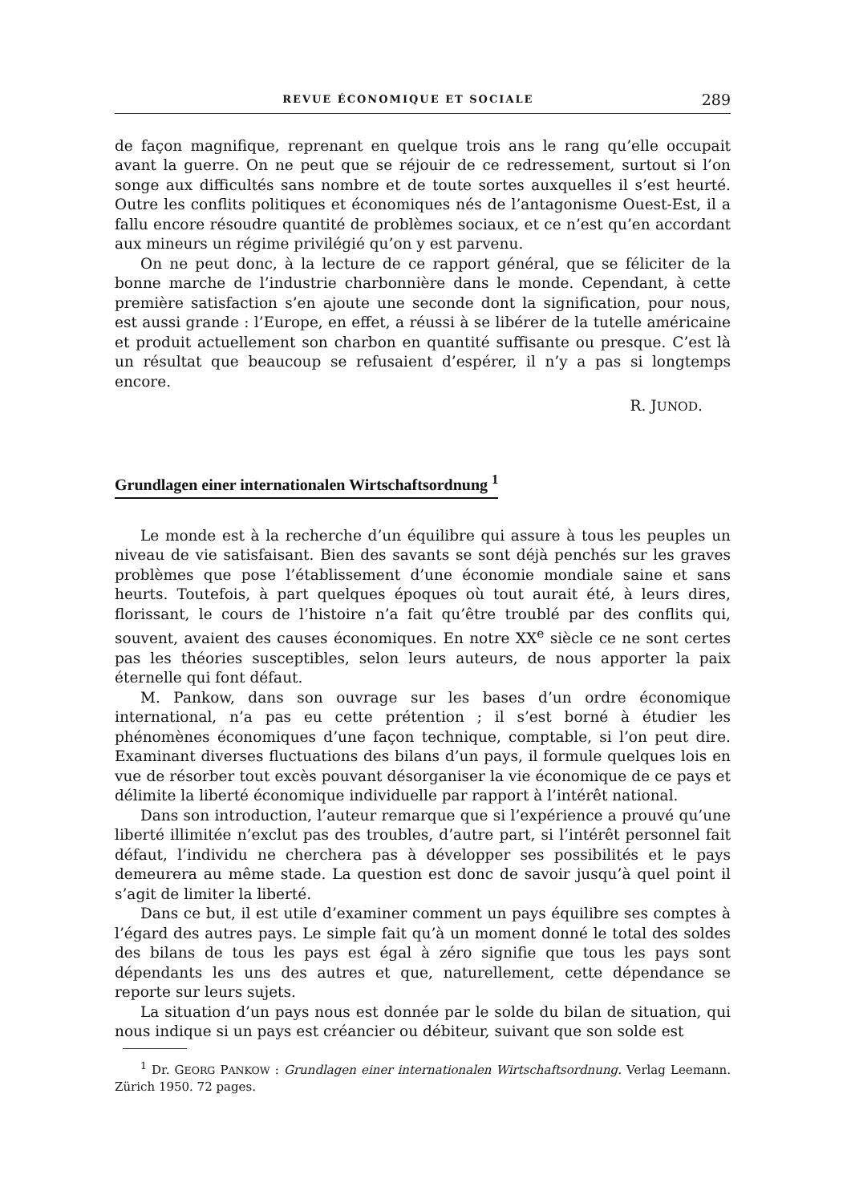REVUE ÉCONOMIQUE ET SOCIALE 289
de façon magnifique, reprenant en quelque trois ans le rang qu’elle occupait avant la guerre. On ne peut que se réjouir de ce redressement, surtout si l’on songe aux difficultés sans nombre et de toute sortes auxquelles il s’est heurté. Outre les conflits politiques et économiques nés de l’antagonisme Ouest-Est, il a fallu encore résoudre quantité de problèmes sociaux, et ce n’est qu’en accordant aux mineurs un régime privilégié qu’on y est parvenu.
On ne peut donc, à la lecture de ce rapport général, que se féliciter de la bonne marche de l’industrie charbonnière dans le monde. Cependant, à cette première satisfaction s’en ajoute une seconde dont la signification, pour nous, est aussi grande : l’Europe, en effet, a réussi à se libérer de la tutelle américaine et produit actuellement son charbon en quantité suffisante ou presque. C’est là un résultat que beaucoup se refusaient d’espérer, il n’y a pas si longtemps encore.
R. JUNOD.
Grundlagen einer internationalen Wirtschaftsordnung <sup>1</sup>
Le monde est à la recherche d’un équilibre qui assure à tous les peuples un niveau de vie satisfaisant. Bien des savants se sont déjà penchés sur les graves problèmes que pose l’établissement d’une économie mondiale saine et sans heurts. Toutefois, à part quelques époques où tout aurait été, à leurs dires, florissant, le cours de l’histoire n’a fait qu’être troublé par des conflits qui, souvent, avaient des causes économiques. En notre XX<sup>e</sup> siècle ce ne sont certes pas les théories susceptibles, selon leurs auteurs, de nous apporter la paix éternelle qui font défaut.
M. Pankow, dans son ouvrage sur les bases d’un ordre économique international, n’a pas eu cette prétention ; il s’est borné à étudier les phénomènes économiques d’une façon technique, comptable, si l’on peut dire. Examinant diverses fluctuations des bilans d’un pays, il formule quelques lois en vue de résorber tout excès pouvant désorganiser la vie économique de ce pays et délimite la liberté économique individuelle par rapport à l’intérêt national.
Dans son introduction, l’auteur remarque que si l’expérience a prouvé qu’une liberté illimitée n’exclut pas des troubles, d’autre part, si l’intérêt personnel fait défaut, l’individu ne cherchera pas à développer ses possibilités et le pays demeurera au même stade. La question est donc de savoir jusqu’à quel point il s’agit de limiter la liberté.
Dans ce but, il est utile d’examiner comment un pays équilibre ses comptes à l’égard des autres pays. Le simple fait qu’à un moment donné le total des soldes des bilans de tous les pays est égal à zéro signifie que tous les pays sont dépendants les uns des autres et que, naturellement, cette dépendance se reporte sur leurs sujets.
La situation d’un pays nous est donnée par le solde du bilan de situation, qui nous indique si un pays est créancier ou débiteur, suivant que son solde est
<sup>1</sup> Dr. GEORG PANKOW : Grundlagen einer internationalen Wirtschaftsordnung. Verlag Leemann. Zürich 1950. 72 pages.